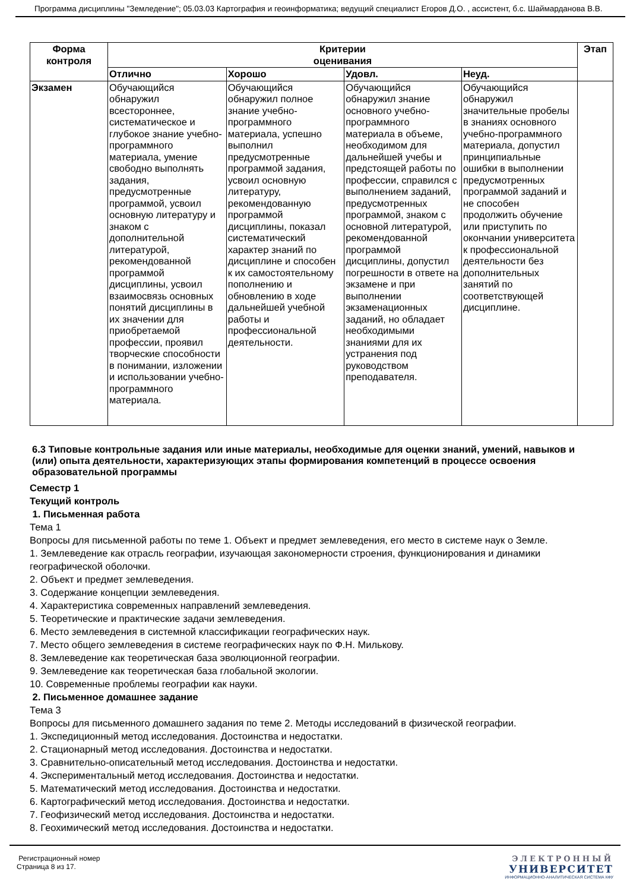Программа дисциплины "Земледение"; 05.03.03 Картография и геоинформатика; ведущий специалист Егоров Д.О. , ассистент, б.с. Шаймарданова В.В.
| Форма контроля | Критерии оценивания | | | | Этап |
| --- | --- | --- | --- | --- | --- |
| | Отлично | Хорошо | Удовл. | Неуд. | |
| Экзамен | Обучающийся обнаружил всестороннее, систематическое и глубокое знание учебно-программного материала, умение свободно выполнять задания, предусмотренные программой, усвоил основную литературу и знаком с дополнительной литературой, рекомендованной программой дисциплины, усвоил взаимосвязь основных понятий дисциплины в их значении для приобретаемой профессии, проявил творческие способности в понимании, изложении и использовании учебно-программного материала. | Обучающийся обнаружил полное знание учебно-программного материала, успешно выполнил предусмотренные программой задания, усвоил основную литературу, рекомендованную программой дисциплины, показал систематический характер знаний по дисциплине и способен к их самостоятельному пополнению и обновлению в ходе дальнейшей учебной работы и профессиональной деятельности. | Обучающийся обнаружил знание основного учебно-программного материала в объеме, необходимом для дальнейшей учебы и предстоящей работы по профессии, справился с выполнением заданий, предусмотренных программой, знаком с основной литературой, рекомендованной программой дисциплины, допустил погрешности в ответе на экзамене и при выполнении экзаменационных заданий, но обладает необходимыми знаниями для их устранения под руководством преподавателя. | Обучающийся обнаружил значительные пробелы в знаниях основного учебно-программного материала, допустил принципиальные ошибки в выполнении предусмотренных программой заданий и не способен продолжить обучение или приступить по окончании университета к профессиональной деятельности без дополнительных занятий по соответствующей дисциплине. | |
6.3 Типовые контрольные задания или иные материалы, необходимые для оценки знаний, умений, навыков и (или) опыта деятельности, характеризующих этапы формирования компетенций в процессе освоения образовательной программы
Семестр 1
Текущий контроль
1. Письменная работа
Тема 1
Вопросы для письменной работы по теме 1. Объект и предмет землеведения, его место в системе наук о Земле.
1. Землеведение как отрасль географии, изучающая закономерности строения, функционирования и динамики географической оболочки.
2. Объект и предмет землеведения.
3. Содержание концепции землеведения.
4. Характеристика современных направлений землеведения.
5. Теоретические и практические задачи землеведения.
6. Место землеведения в системной классификации географических наук.
7. Место общего землеведения в системе географических наук по Ф.Н. Милькову.
8. Землеведение как теоретическая база эволюционной географии.
9. Землеведение как теоретическая база глобальной экологии.
10. Современные проблемы географии как науки.
2. Письменное домашнее задание
Тема 3
Вопросы для письменного домашнего задания по теме 2. Методы исследований в физической географии.
1. Экспедиционный метод исследования. Достоинства и недостатки.
2. Стационарный метод исследования. Достоинства и недостатки.
3. Сравнительно-описательный метод исследования. Достоинства и недостатки.
4. Экспериментальный метод исследования. Достоинства и недостатки.
5. Математический метод исследования. Достоинства и недостатки.
6. Картографический метод исследования. Достоинства и недостатки.
7. Геофизический метод исследования. Достоинства и недостатки.
8. Геохимический метод исследования. Достоинства и недостатки.
Регистрационный номер
Страница 8 из 17.
ЭЛЕКТРОННЫЙ
УНИВЕРСИТЕТ
ИНФОРМАЦИОННО-АНАЛИТИЧЕСКАЯ СИСТЕМА КФУ